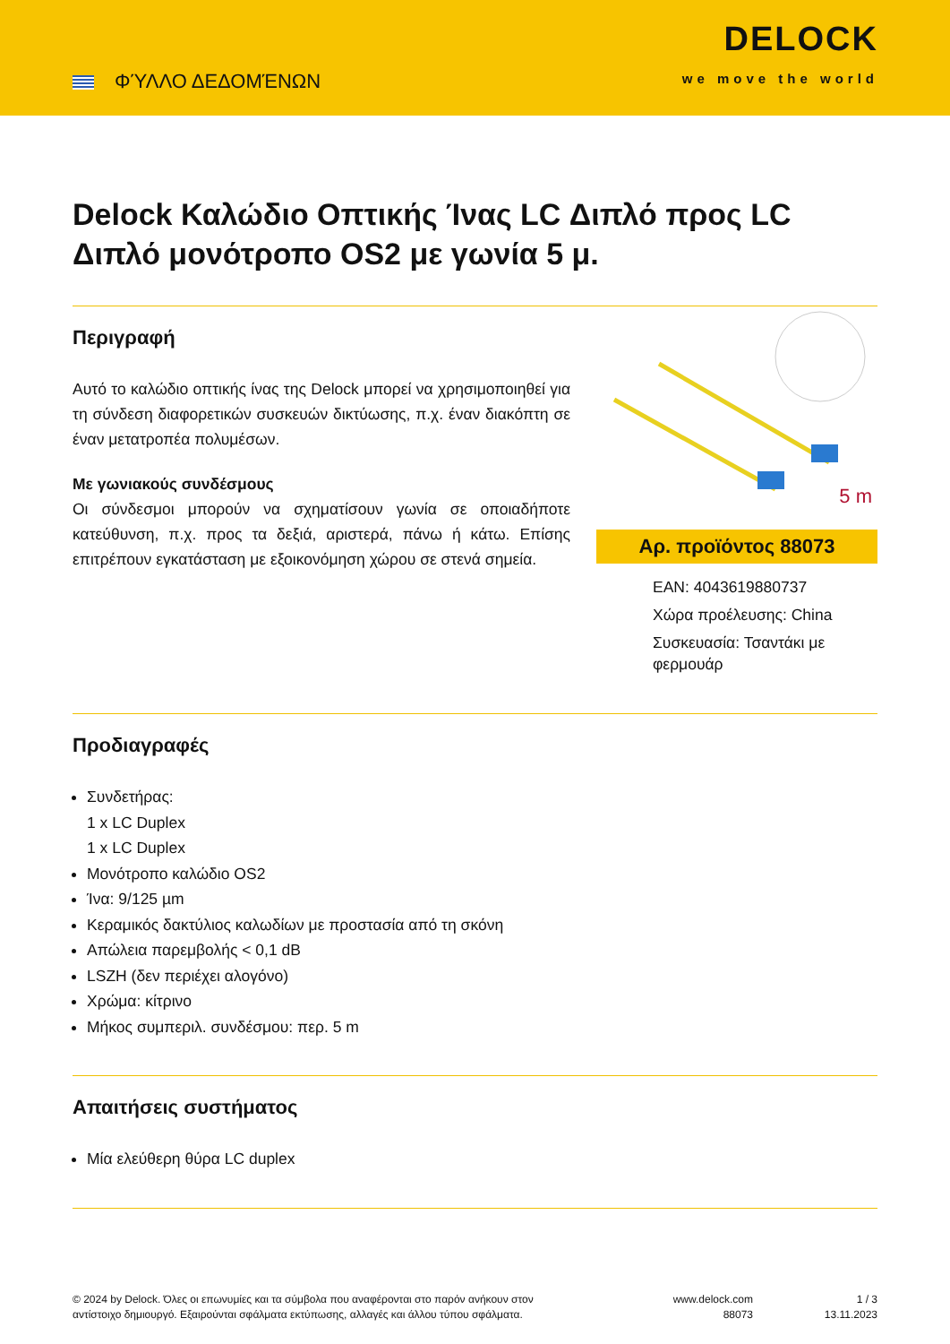ΦΎΛΛΟ ΔΕΔΟΜΈΝΩΝ
DELOCK
we move the world
Delock Καλώδιο Οπτικής Ίνας LC Διπλό προς LC Διπλό μονότροπο OS2 με γωνία 5 μ.
Περιγραφή
Αυτό το καλώδιο οπτικής ίνας της Delock μπορεί να χρησιμοποιηθεί για τη σύνδεση διαφορετικών συσκευών δικτύωσης, π.χ. έναν διακόπτη σε έναν μετατροπέα πολυμέσων.
Με γωνιακούς συνδέσμους
Οι σύνδεσμοι μπορούν να σχηματίσουν γωνία σε οποιαδήποτε κατεύθυνση, π.χ. προς τα δεξιά, αριστερά, πάνω ή κάτω. Επίσης επιτρέπουν εγκατάσταση με εξοικονόμηση χώρου σε στενά σημεία.
5 m
Αρ. προϊόντος 88073
EAN: 4043619880737
Χώρα προέλευσης: China
Συσκευασία: Τσαντάκι με φερμουάρ
Προδιαγραφές
Συνδετήρας:
1 x LC Duplex
1 x LC Duplex
Μονότροπο καλώδιο OS2
Ίνα: 9/125 µm
Κεραμικός δακτύλιος καλωδίων με προστασία από τη σκόνη
Απώλεια παρεμβολής < 0,1 dB
LSZH (δεν περιέχει αλογόνο)
Χρώμα: κίτρινο
Μήκος συμπεριλ. συνδέσμου: περ. 5 m
Απαιτήσεις συστήματος
Μία ελεύθερη θύρα LC duplex
© 2024 by Delock. Όλες οι επωνυμίες και τα σύμβολα που αναφέρονται στο παρόν ανήκουν στον αντίστοιχο δημιουργό. Εξαιρούνται σφάλματα εκτύπωσης, αλλαγές και άλλου τύπου σφάλματα.
www.delock.com
88073
1 / 3
13.11.2023